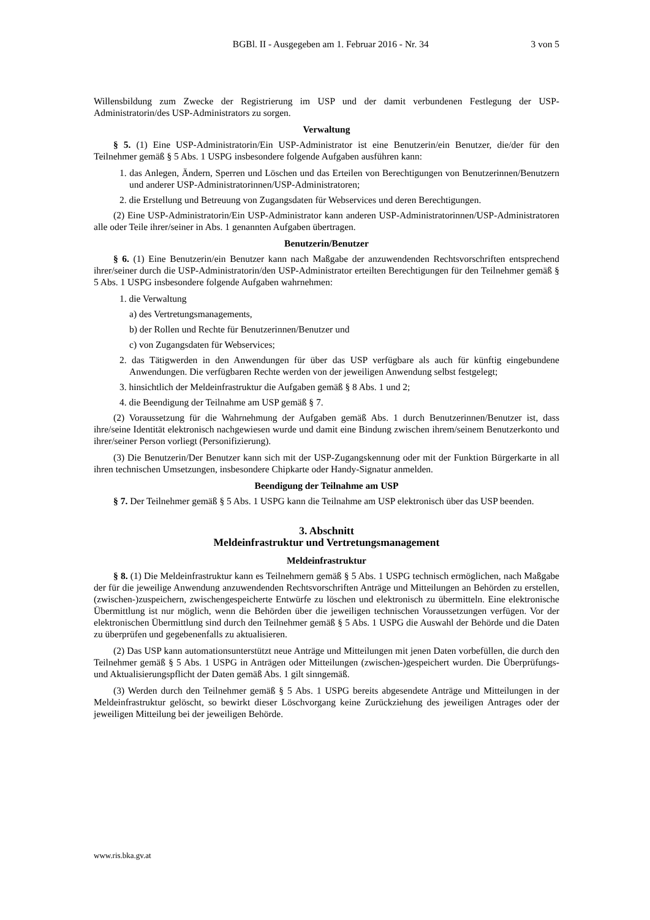BGBl. II - Ausgegeben am 1. Februar 2016 - Nr. 34
3 von 5
Willensbildung zum Zwecke der Registrierung im USP und der damit verbundenen Festlegung der USP-Administratorin/des USP-Administrators zu sorgen.
Verwaltung
§ 5. (1) Eine USP-Administratorin/Ein USP-Administrator ist eine Benutzerin/ein Benutzer, die/der für den Teilnehmer gemäß § 5 Abs. 1 USPG insbesondere folgende Aufgaben ausführen kann:
1. das Anlegen, Ändern, Sperren und Löschen und das Erteilen von Berechtigungen von Benutzerinnen/Benutzern und anderer USP-Administratorinnen/USP-Administratoren;
2. die Erstellung und Betreuung von Zugangsdaten für Webservices und deren Berechtigungen.
(2) Eine USP-Administratorin/Ein USP-Administrator kann anderen USP-Administratorinnen/USP-Administratoren alle oder Teile ihrer/seiner in Abs. 1 genannten Aufgaben übertragen.
Benutzerin/Benutzer
§ 6. (1) Eine Benutzerin/ein Benutzer kann nach Maßgabe der anzuwendenden Rechtsvorschriften entsprechend ihrer/seiner durch die USP-Administratorin/den USP-Administrator erteilten Berechtigungen für den Teilnehmer gemäß § 5 Abs. 1 USPG insbesondere folgende Aufgaben wahrnehmen:
1. die Verwaltung
a) des Vertretungsmanagements,
b) der Rollen und Rechte für Benutzerinnen/Benutzer und
c) von Zugangsdaten für Webservices;
2. das Tätigwerden in den Anwendungen für über das USP verfügbare als auch für künftig eingebundene Anwendungen. Die verfügbaren Rechte werden von der jeweiligen Anwendung selbst festgelegt;
3. hinsichtlich der Meldeinfrastruktur die Aufgaben gemäß § 8 Abs. 1 und 2;
4. die Beendigung der Teilnahme am USP gemäß § 7.
(2) Voraussetzung für die Wahrnehmung der Aufgaben gemäß Abs. 1 durch Benutzerinnen/Benutzer ist, dass ihre/seine Identität elektronisch nachgewiesen wurde und damit eine Bindung zwischen ihrem/seinem Benutzerkonto und ihrer/seiner Person vorliegt (Personifizierung).
(3) Die Benutzerin/Der Benutzer kann sich mit der USP-Zugangskennung oder mit der Funktion Bürgerkarte in all ihren technischen Umsetzungen, insbesondere Chipkarte oder Handy-Signatur anmelden.
Beendigung der Teilnahme am USP
§ 7. Der Teilnehmer gemäß § 5 Abs. 1 USPG kann die Teilnahme am USP elektronisch über das USP beenden.
3. Abschnitt
Meldeinfrastruktur und Vertretungsmanagement
Meldeinfrastruktur
§ 8. (1) Die Meldeinfrastruktur kann es Teilnehmern gemäß § 5 Abs. 1 USPG technisch ermöglichen, nach Maßgabe der für die jeweilige Anwendung anzuwendenden Rechtsvorschriften Anträge und Mitteilungen an Behörden zu erstellen, (zwischen-)zuspeichern, zwischengespeicherte Entwürfe zu löschen und elektronisch zu übermitteln. Eine elektronische Übermittlung ist nur möglich, wenn die Behörden über die jeweiligen technischen Voraussetzungen verfügen. Vor der elektronischen Übermittlung sind durch den Teilnehmer gemäß § 5 Abs. 1 USPG die Auswahl der Behörde und die Daten zu überprüfen und gegebenenfalls zu aktualisieren.
(2) Das USP kann automationsunterstützt neue Anträge und Mitteilungen mit jenen Daten vorbefüllen, die durch den Teilnehmer gemäß § 5 Abs. 1 USPG in Anträgen oder Mitteilungen (zwischen-)gespeichert wurden. Die Überprüfungs- und Aktualisierungspflicht der Daten gemäß Abs. 1 gilt sinngemäß.
(3) Werden durch den Teilnehmer gemäß § 5 Abs. 1 USPG bereits abgesendete Anträge und Mitteilungen in der Meldeinfrastruktur gelöscht, so bewirkt dieser Löschvorgang keine Zurückziehung des jeweiligen Antrages oder der jeweiligen Mitteilung bei der jeweiligen Behörde.
www.ris.bka.gv.at